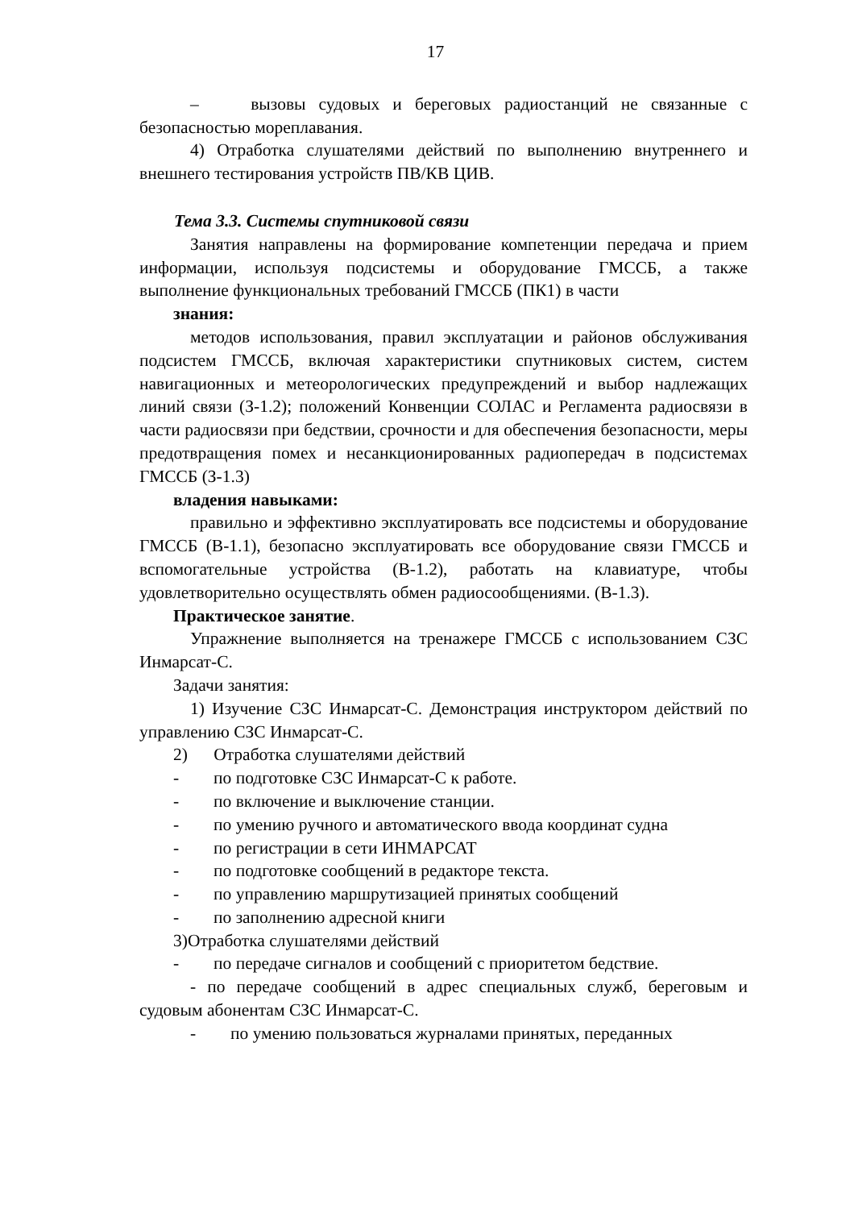17
– вызовы судовых и береговых радиостанций не связанные с безопасностью мореплавания.
4) Отработка слушателями действий по выполнению внутреннего и внешнего тестирования устройств ПВ/КВ ЦИВ.
Тема 3.3. Системы спутниковой связи
Занятия направлены на формирование компетенции передача и прием информации, используя подсистемы и оборудование ГМССБ, а также выполнение функциональных требований ГМССБ (ПК1) в части
знания:
методов использования, правил эксплуатации и районов обслуживания подсистем ГМССБ, включая характеристики спутниковых систем, систем навигационных и метеорологических предупреждений и выбор надлежащих линий связи (З-1.2); положений Конвенции СОЛАС и Регламента радиосвязи в части радиосвязи при бедствии, срочности и для обеспечения безопасности, меры предотвращения помех и несанкционированных радиопередач в подсистемах ГМССБ (З-1.3)
владения навыками:
правильно и эффективно эксплуатировать все подсистемы и оборудование ГМССБ (В-1.1), безопасно эксплуатировать все оборудование связи ГМССБ и вспомогательные устройства (В-1.2), работать на клавиатуре, чтобы удовлетворительно осуществлять обмен радиосообщениями. (В-1.3).
Практическое занятие.
Упражнение выполняется на тренажере ГМССБ с использованием СЗС Инмарсат-С.
Задачи занятия:
1) Изучение СЗС Инмарсат-С. Демонстрация инструктором действий по управлению СЗС Инмарсат-С.
2) Отработка слушателями действий
- по подготовке СЗС Инмарсат-С к работе.
- по включение и выключение станции.
- по умению ручного и автоматического ввода координат судна
- по регистрации в сети ИНМАРСАТ
- по подготовке сообщений в редакторе текста.
- по управлению маршрутизацией принятых сообщений
- по заполнению адресной книги
3)Отработка слушателями действий
- по передаче сигналов и сообщений с приоритетом бедствие.
- по передаче сообщений в адрес специальных служб, береговым и судовым абонентам СЗС Инмарсат-С.
- по умению пользоваться журналами принятых, переданных